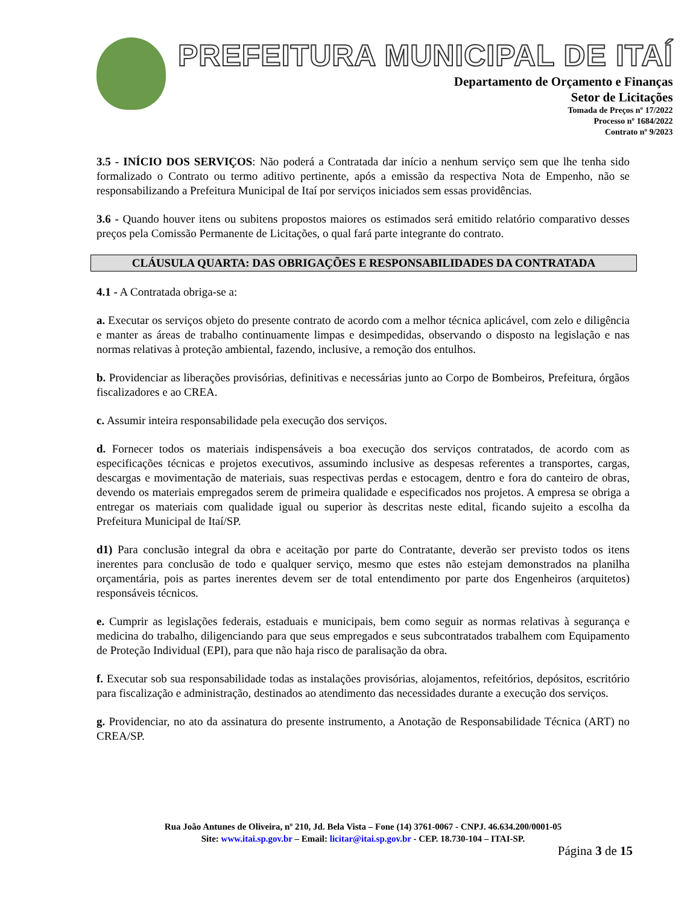PREFEITURA MUNICIPAL DE ITAÍ
Departamento de Orçamento e Finanças
Setor de Licitações
Tomada de Preços nº 17/2022
Processo nº 1684/2022
Contrato nº 9/2023
3.5 - INÍCIO DOS SERVIÇOS: Não poderá a Contratada dar início a nenhum serviço sem que lhe tenha sido formalizado o Contrato ou termo aditivo pertinente, após a emissão da respectiva Nota de Empenho, não se responsabilizando a Prefeitura Municipal de Itaí por serviços iniciados sem essas providências.
3.6 - Quando houver itens ou subitens propostos maiores os estimados será emitido relatório comparativo desses preços pela Comissão Permanente de Licitações, o qual fará parte integrante do contrato.
CLÁUSULA QUARTA: DAS OBRIGAÇÕES E RESPONSABILIDADES DA CONTRATADA
4.1 - A Contratada obriga-se a:
a. Executar os serviços objeto do presente contrato de acordo com a melhor técnica aplicável, com zelo e diligência e manter as áreas de trabalho continuamente limpas e desimpedidas, observando o disposto na legislação e nas normas relativas à proteção ambiental, fazendo, inclusive, a remoção dos entulhos.
b. Providenciar as liberações provisórias, definitivas e necessárias junto ao Corpo de Bombeiros, Prefeitura, órgãos fiscalizadores e ao CREA.
c. Assumir inteira responsabilidade pela execução dos serviços.
d. Fornecer todos os materiais indispensáveis a boa execução dos serviços contratados, de acordo com as especificações técnicas e projetos executivos, assumindo inclusive as despesas referentes a transportes, cargas, descargas e movimentação de materiais, suas respectivas perdas e estocagem, dentro e fora do canteiro de obras, devendo os materiais empregados serem de primeira qualidade e especificados nos projetos. A empresa se obriga a entregar os materiais com qualidade igual ou superior às descritas neste edital, ficando sujeito a escolha da Prefeitura Municipal de Itaí/SP.
d1) Para conclusão integral da obra e aceitação por parte do Contratante, deverão ser previsto todos os itens inerentes para conclusão de todo e qualquer serviço, mesmo que estes não estejam demonstrados na planilha orçamentária, pois as partes inerentes devem ser de total entendimento por parte dos Engenheiros (arquitetos) responsáveis técnicos.
e. Cumprir as legislações federais, estaduais e municipais, bem como seguir as normas relativas à segurança e medicina do trabalho, diligenciando para que seus empregados e seus subcontratados trabalhem com Equipamento de Proteção Individual (EPI), para que não haja risco de paralisação da obra.
f. Executar sob sua responsabilidade todas as instalações provisórias, alojamentos, refeitórios, depósitos, escritório para fiscalização e administração, destinados ao atendimento das necessidades durante a execução dos serviços.
g. Providenciar, no ato da assinatura do presente instrumento, a Anotação de Responsabilidade Técnica (ART) no CREA/SP.
Rua João Antunes de Oliveira, nº 210, Jd. Bela Vista – Fone (14) 3761-0067 - CNPJ. 46.634.200/0001-05
Site: www.itai.sp.gov.br – Email: licitar@itai.sp.gov.br - CEP. 18.730-104 – ITAI-SP.
Página 3 de 15